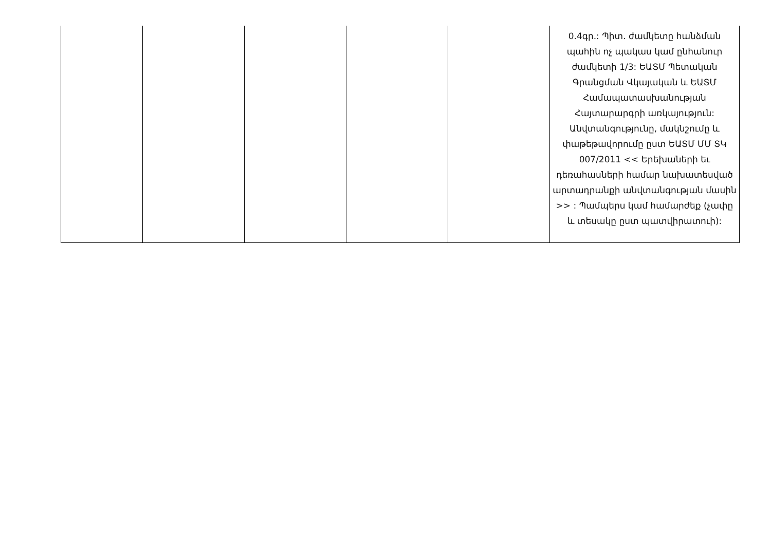| | | | | | 0.4գր.: Պիտ. ժամկետը հանձման պահին ոչ պակաս կամ ընհանուր ժամկետի 1/3: ԵԱՏՄ Պետական Գրանցման Վկայական և ԵԱՏՄ Համապատասխանության Հայտարարգրի առկայություն: Անվտանգությունը, մակնշումը և փաթեթավորումը ըստ ԵԱՏՄ ՄՄ ՏԿ 007/2011 << Երեխաների եւ դեռահասների համար նախատեսված արտադրանքի անվտանգության մասին >> : Պամպերս կամ համարժեք (չափը և տեսակը ըստ պատվիրատուի): |